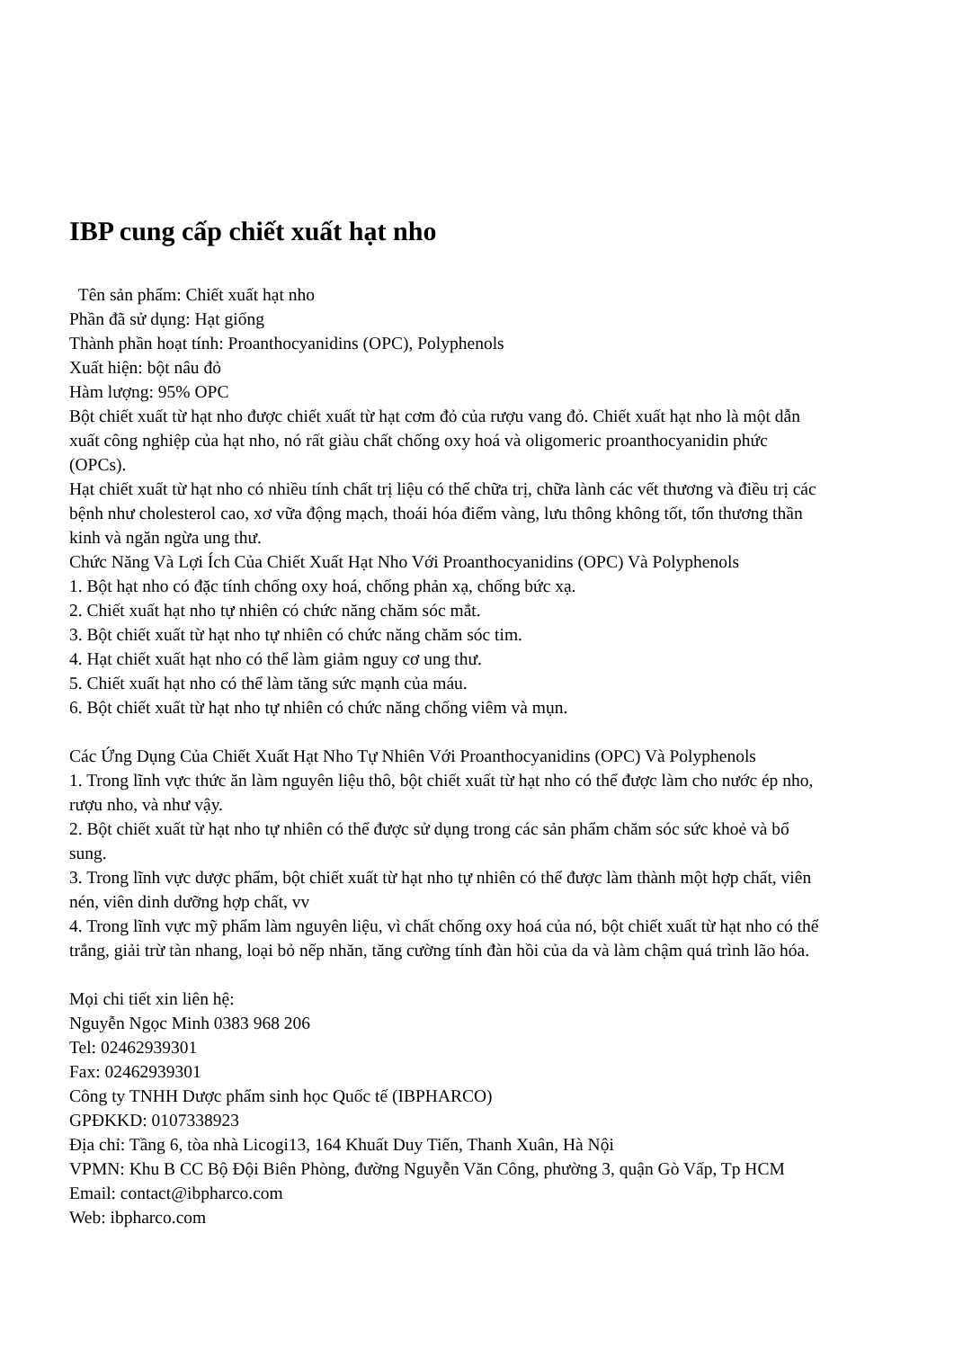IBP cung cấp chiết xuất hạt nho
Tên sản phẩm: Chiết xuất hạt nho
Phần đã sử dụng: Hạt giống
Thành phần hoạt tính: Proanthocyanidins (OPC), Polyphenols
Xuất hiện: bột nâu đỏ
Hàm lượng: 95% OPC
Bột chiết xuất từ hạt nho được chiết xuất từ hạt cơm đỏ của rượu vang đỏ. Chiết xuất hạt nho là một dẫn xuất công nghiệp của hạt nho, nó rất giàu chất chống oxy hoá và oligomeric proanthocyanidin phức (OPCs).
Hạt chiết xuất từ hạt nho có nhiều tính chất trị liệu có thể chữa trị, chữa lành các vết thương và điều trị các bệnh như cholesterol cao, xơ vữa động mạch, thoái hóa điểm vàng, lưu thông không tốt, tổn thương thần kinh và ngăn ngừa ung thư.
Chức Năng Và Lợi Ích Của Chiết Xuất Hạt Nho Với Proanthocyanidins (OPC) Và Polyphenols
1. Bột hạt nho có đặc tính chống oxy hoá, chống phản xạ, chống bức xạ.
2. Chiết xuất hạt nho tự nhiên có chức năng chăm sóc mắt.
3. Bột chiết xuất từ hạt nho tự nhiên có chức năng chăm sóc tim.
4. Hạt chiết xuất hạt nho có thể làm giảm nguy cơ ung thư.
5. Chiết xuất hạt nho có thể làm tăng sức mạnh của máu.
6. Bột chiết xuất từ hạt nho tự nhiên có chức năng chống viêm và mụn.
Các Ứng Dụng Của Chiết Xuất Hạt Nho Tự Nhiên Với Proanthocyanidins (OPC) Và Polyphenols
1. Trong lĩnh vực thức ăn làm nguyên liệu thô, bột chiết xuất từ hạt nho có thể được làm cho nước ép nho, rượu nho, và như vậy.
2. Bột chiết xuất từ hạt nho tự nhiên có thể được sử dụng trong các sản phẩm chăm sóc sức khoẻ và bổ sung.
3. Trong lĩnh vực dược phẩm, bột chiết xuất từ hạt nho tự nhiên có thể được làm thành một hợp chất, viên nén, viên dinh dưỡng hợp chất, vv
4. Trong lĩnh vực mỹ phẩm làm nguyên liệu, vì chất chống oxy hoá của nó, bột chiết xuất từ hạt nho có thể trắng, giải trừ tàn nhang, loại bỏ nếp nhăn, tăng cường tính đàn hồi của da và làm chậm quá trình lão hóa.
Mọi chi tiết xin liên hệ:
Nguyễn Ngọc Minh 0383 968 206
Tel: 02462939301
Fax: 02462939301
Công ty TNHH Dược phẩm sinh học Quốc tế (IBPHARCO)
GPĐKKD: 0107338923
Địa chỉ: Tầng 6, tòa nhà Licogi13, 164 Khuất Duy Tiến, Thanh Xuân, Hà Nội
VPMN: Khu B CC Bộ Đội Biên Phòng, đường Nguyễn Văn Công, phường 3, quận Gò Vấp, Tp HCM
Email: contact@ibpharco.com
Web: ibpharco.com